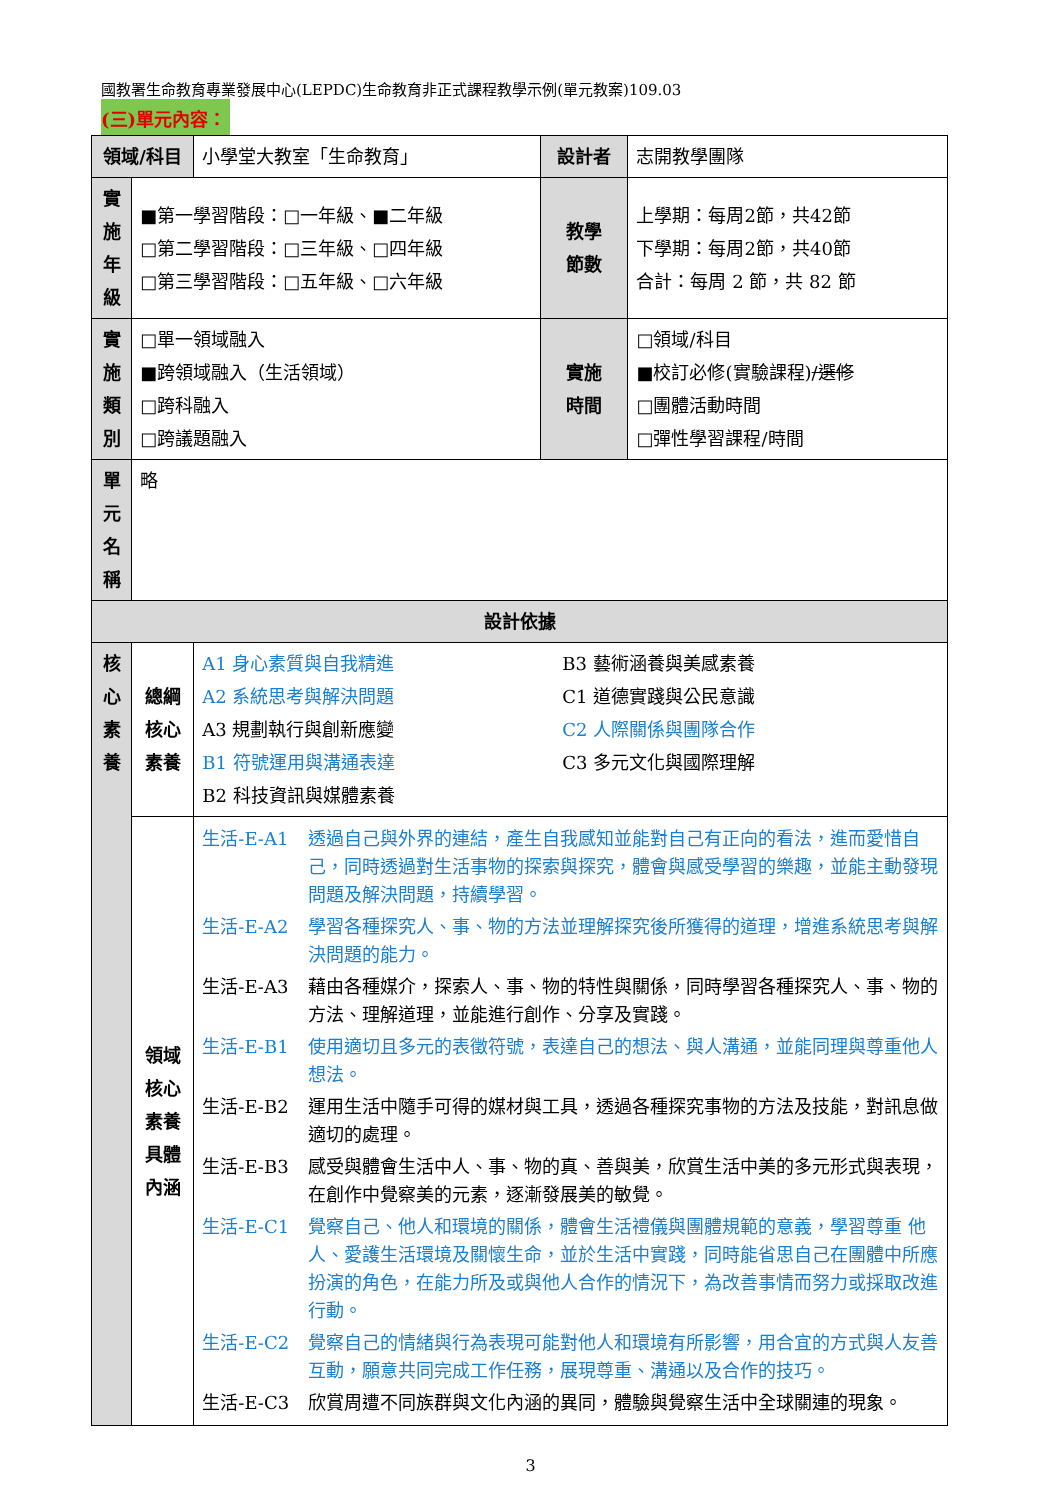國教署生命教育專業發展中心(LEPDC)生命教育非正式課程教學示例(單元教案)109.03
(三)單元內容：
| 領域/科目 | | 小學堂大教室「生命教育」 | 設計者 | 志開教學團隊 |
| 實施 年級 | ■第一學習階段：□一年級、■二年級 □第二學習階段：□三年級、□四年級 □第三學習階段：□五年級、□六年級 | | 教學 節數 | 上學期：每周2節，共42節 下學期：每周2節，共40節 合計：每周 2 節，共 82 節 |
| 實施 類別 | □單一領域融入 ■跨領域融入（生活領域） □跨科融入 □跨議題融入 | | 實施 時間 | □領域/科目 ■校訂必修(實驗課程) /選修 □團體活動時間 □彈性學習課程/時間 |
| 單元 名稱 | 略 | | | |
| 設計依據 | | | | |
| 核心 素養 | 總綱 核心 素養 | A1 身心素質與自我精進 A2 系統思考與解決問題 A3 規劃執行與創新應變 B1 符號運用與溝通表達 B2 科技資訊與媒體素養 B3 藝術涵養與美感素養 C1 道德實踐與公民意識 C2 人際關係與團隊合作 C3 多元文化與國際理解 | | |
| | 領域 核心 素養 具體 內涵 | 生活-E-A1 透過自己與外界的連結，產生自我感知並能對自己有正向的看法，進而愛惜自己，同時透過對生活事物的探索與探究，體會與感受學習的樂趣，並能主動發現問題及解決問題，持續學習。 生活-E-A2 學習各種探究人、事、物的方法並理解探究後所獲得的道理，增進系統思考與解決問題的能力。 生活-E-A3 藉由各種媒介，探索人、事、物的特性與關係，同時學習各種探究人、事、物的方法、理解道理，並能進行創作、分享及實踐。 生活-E-B1 使用適切且多元的表徵符號，表達自己的想法、與人溝通，並能同理與尊重他人想法。 生活-E-B2 運用生活中隨手可得的媒材與工具，透過各種探究事物的方法及技能，對訊息做適切的處理。 生活-E-B3 感受與體會生活中人、事、物的真、善與美，欣賞生活中美的多元形式與表現，在創作中覺察美的元素，逐漸發展美的敏覺。 生活-E-C1 覺察自己、他人和環境的關係，體會生活禮儀與團體規範的意義，學習尊重 他人、愛護生活環境及關懷生命，並於生活中實踐，同時能省思自己在團體中所應扮演的角色，在能力所及或與他人合作的情況下，為改善事情而努力或採取改進行動。 生活-E-C2 覺察自己的情緒與行為表現可能對他人和環境有所影響，用合宜的方式與人友善互動，願意共同完成工作任務，展現尊重、溝通以及合作的技巧。 生活-E-C3 欣賞周遭不同族群與文化內涵的異同，體驗與覺察生活中全球關連的現象。 | | |
3